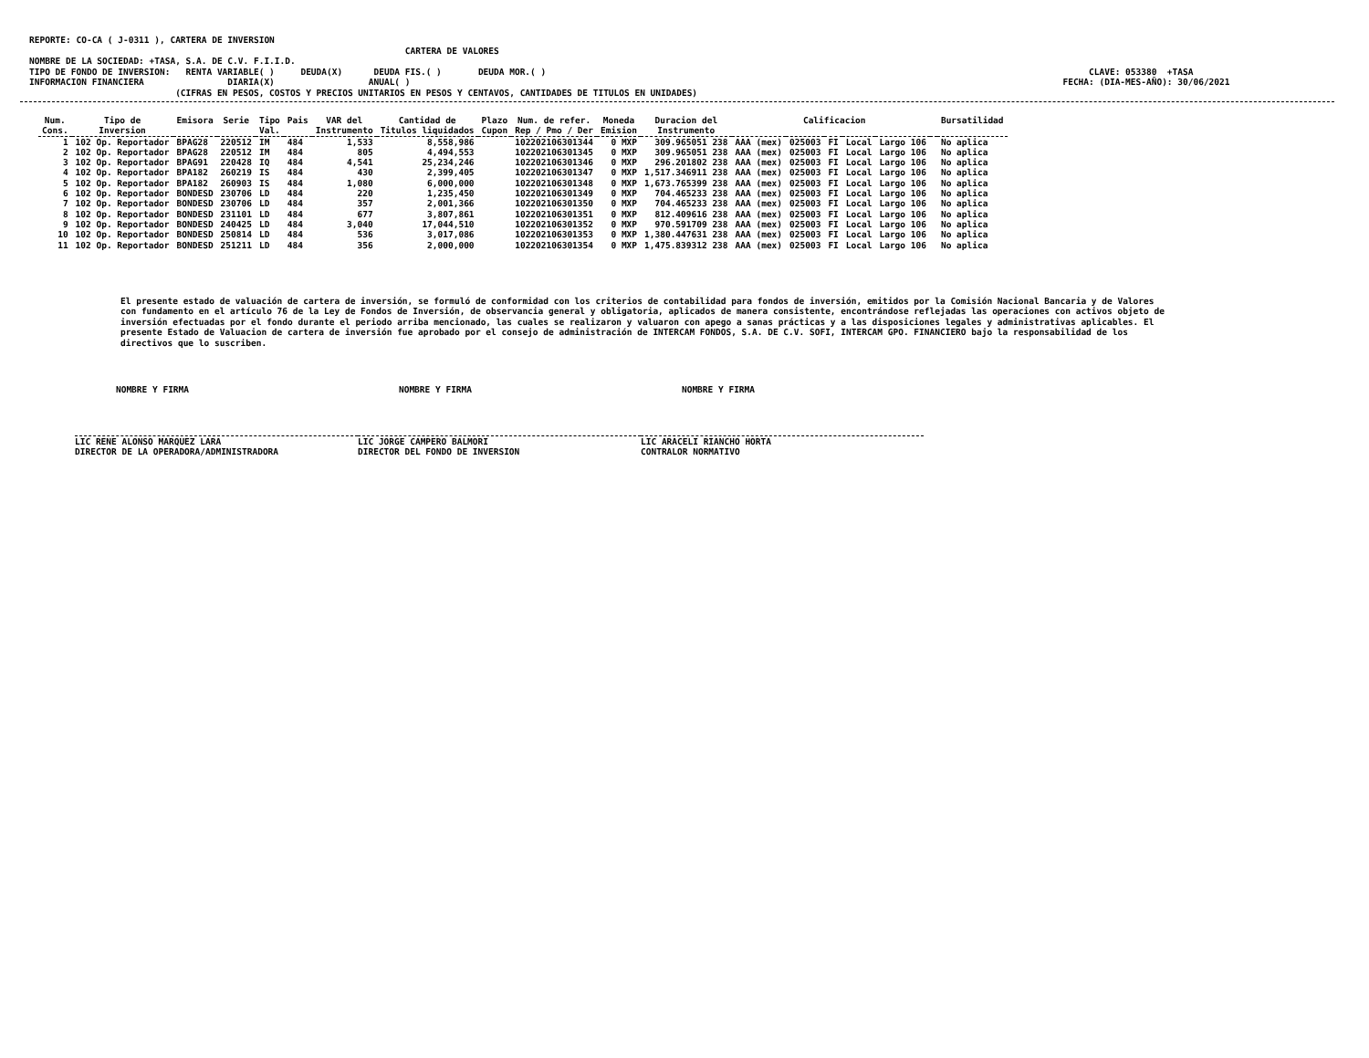REPORTE: CO-CA ( J-0311 ), CARTERA DE INVERSION
                                                                        CARTERA DE VALORES
NOMBRE DE LA SOCIEDAD: +TASA, S.A. DE C.V. F.I.I.D.
TIPO DE FONDO DE INVERSION:   RENTA VARIABLE( )     DEUDA(X)      DEUDA FIS.( )       DEUDA MOR.( )                                                                                                        CLAVE: 053380  +TASA
INFORMACION FINANCIERA                DIARIA(X)                  ANUAL( )                                                                                                                             FECHA: (DIA-MES-AÑO): 30/06/2021
                            (CIFRAS EN PESOS, COSTOS Y PRECIOS UNITARIOS EN PESOS Y CENTAVOS, CANTIDADES DE TITULOS EN UNIDADES)
| Num. Cons. | Tipo de Inversion | Emisora | Serie | Tipo Val. | Pais | VAR del Instrumento | Cantidad de Titulos liquidados | Plazo Cupon | Num. de refer. Rep / Pmo / Der | Moneda Emision | Duracion del Instrumento | Calificacion | | | | | | Bursatilidad |
| --- | --- | --- | --- | --- | --- | --- | --- | --- | --- | --- | --- | --- | --- | --- | --- | --- | --- | --- |
| 1 | 102 Op. Reportador | BPAG28 | 220512 | IM | 484 | 1,533 | 8,558,986 | | 102202106301344 | 0 MXP | 309.965051 238 | AAA (mex) | 025003 | FI | Local | Largo 106 | | No aplica |
| 2 | 102 Op. Reportador | BPAG28 | 220512 | IM | 484 | 805 | 4,494,553 | | 102202106301345 | 0 MXP | 309.965051 238 | AAA (mex) | 025003 | FI | Local | Largo 106 | | No aplica |
| 3 | 102 Op. Reportador | BPAG91 | 220428 | IQ | 484 | 4,541 | 25,234,246 | | 102202106301346 | 0 MXP | 296.201802 238 | AAA (mex) | 025003 | FI | Local | Largo 106 | | No aplica |
| 4 | 102 Op. Reportador | BPA182 | 260219 | IS | 484 | 430 | 2,399,405 | | 102202106301347 | 0 MXP | 1,517.346911 238 | AAA (mex) | 025003 | FI | Local | Largo 106 | | No aplica |
| 5 | 102 Op. Reportador | BPA182 | 260903 | IS | 484 | 1,080 | 6,000,000 | | 102202106301348 | 0 MXP | 1,673.765399 238 | AAA (mex) | 025003 | FI | Local | Largo 106 | | No aplica |
| 6 | 102 Op. Reportador | BONDESD | 230706 | LD | 484 | 220 | 1,235,450 | | 102202106301349 | 0 MXP | 704.465233 238 | AAA (mex) | 025003 | FI | Local | Largo 106 | | No aplica |
| 7 | 102 Op. Reportador | BONDESD | 230706 | LD | 484 | 357 | 2,001,366 | | 102202106301350 | 0 MXP | 704.465233 238 | AAA (mex) | 025003 | FI | Local | Largo 106 | | No aplica |
| 8 | 102 Op. Reportador | BONDESD | 231101 | LD | 484 | 677 | 3,807,861 | | 102202106301351 | 0 MXP | 812.409616 238 | AAA (mex) | 025003 | FI | Local | Largo 106 | | No aplica |
| 9 | 102 Op. Reportador | BONDESD | 240425 | LD | 484 | 3,040 | 17,044,510 | | 102202106301352 | 0 MXP | 970.591709 238 | AAA (mex) | 025003 | FI | Local | Largo 106 | | No aplica |
| 10 | 102 Op. Reportador | BONDESD | 250814 | LD | 484 | 536 | 3,017,086 | | 102202106301353 | 0 MXP | 1,380.447631 238 | AAA (mex) | 025003 | FI | Local | Largo 106 | | No aplica |
| 11 | 102 Op. Reportador | BONDESD | 251211 | LD | 484 | 356 | 2,000,000 | | 102202106301354 | 0 MXP | 1,475.839312 238 | AAA (mex) | 025003 | FI | Local | Largo 106 | | No aplica |
El presente estado de valuación de cartera de inversión, se formuló de conformidad con los criterios de contabilidad para fondos de inversión, emitidos por la Comisión Nacional Bancaria y de Valores con fundamento en el artículo 76 de la Ley de Fondos de Inversión, de observancia general y obligatoria, aplicados de manera consistente, encontrándose reflejadas las operaciones con activos objeto de inversión efectuadas por el fondo durante el periodo arriba mencionado, las cuales se realizaron y valuaron con apego a sanas prácticas y a las disposiciones legales y administrativas aplicables. El presente Estado de Valuacion de cartera de inversión fue aprobado por el consejo de administración de INTERCAM FONDOS, S.A. DE C.V. SOFI, INTERCAM GPO. FINANCIERO bajo la responsabilidad de los directivos que lo suscriben.
NOMBRE Y FIRMA
LIC RENE ALONSO MARQUEZ LARA
DIRECTOR DE LA OPERADORA/ADMINISTRADORA
NOMBRE Y FIRMA
LIC JORGE CAMPERO BALMORI
DIRECTOR DEL FONDO DE INVERSION
NOMBRE Y FIRMA
LIC ARACELI RIANCHO HORTA
CONTRALOR NORMATIVO